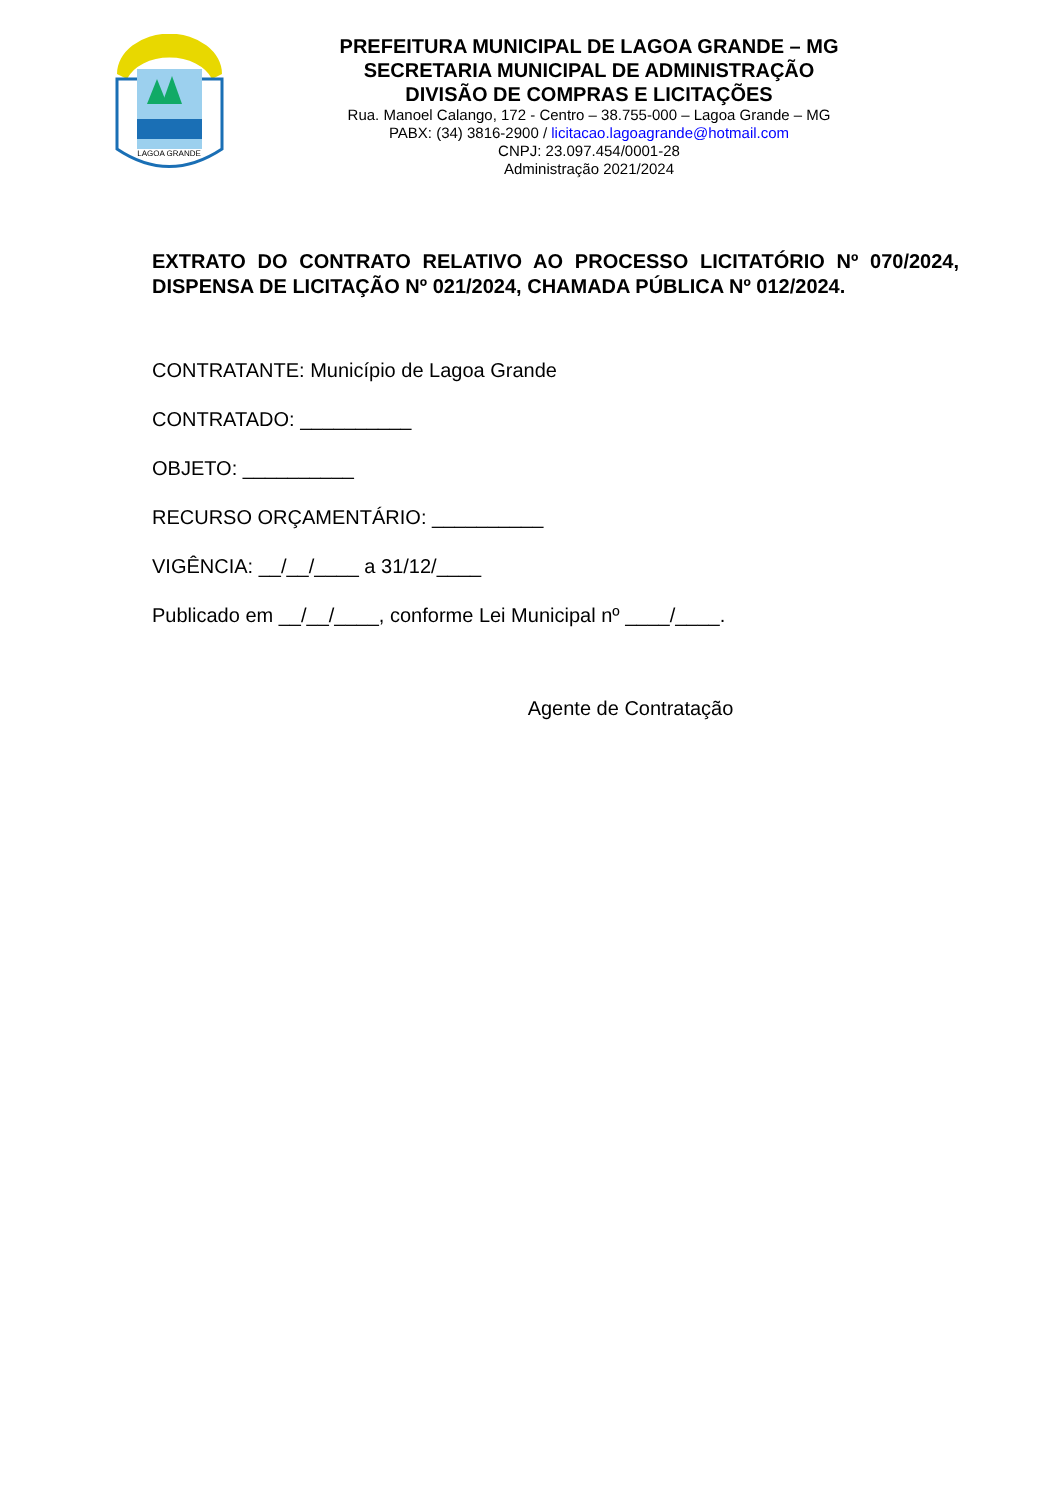LAGOA GRANDE
PREFEITURA MUNICIPAL DE LAGOA GRANDE – MG
SECRETARIA MUNICIPAL DE ADMINISTRAÇÃO
DIVISÃO DE COMPRAS E LICITAÇÕES
Rua. Manoel Calango, 172 - Centro – 38.755-000 – Lagoa Grande – MG
PABX: (34) 3816-2900 / licitacao.lagoagrande@hotmail.com
CNPJ: 23.097.454/0001-28
Administração 2021/2024
EXTRATO DO CONTRATO RELATIVO AO PROCESSO LICITATÓRIO Nº 070/2024, DISPENSA DE LICITAÇÃO Nº 021/2024, CHAMADA PÚBLICA Nº 012/2024.
CONTRATANTE: Município de Lagoa Grande
CONTRATADO: __________
OBJETO: __________
RECURSO ORÇAMENTÁRIO: __________
VIGÊNCIA: __/__/____ a 31/12/____
Publicado em __/__/____, conforme Lei Municipal nº ____/____.
Agente de Contratação